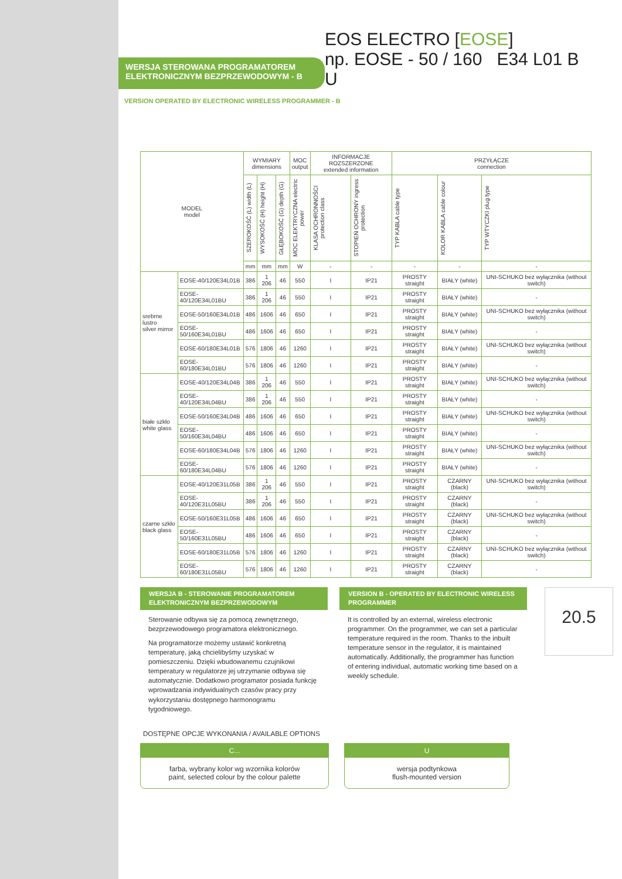WERSJA STEROWANA PROGRAMATOREM
ELEKTRONICZNYM BEZPRZEWODOWYM - B
EOS ELECTRO [EOSE]
np. EOSE - 50 / 160 E34 L01 B U
VERSION OPERATED BY ELECTRONIC WIRELESS PROGRAMMER - B
| MODEL model | | WYMIARY dimensions | | | MOC output | INFORMACJE ROZSZERZONE extended information | | PRZYŁĄCZE connection | | |
| --- | --- | --- | --- | --- | --- | --- | --- | --- | --- | --- |
| | | SZEROKOŚĆ (L) width (L) | WYSOKOŚĆ (H) height (H) | GŁĘBOKOŚĆ (G) depth (G) | MOC ELEKTRYCZNA electric power | KLASA OCHRONNOŚCI protection class | STOPIEŃ OCHRONY ingress protection | TYP KABLA cable type | KOLOR KABLA cable colour | TYP WTYCZKI plug type |
| | | mm | mm | mm | W | - | - | - | - | - |
| srebrne lustro silver mirror | EOSE-40/120E34L01B | 386 | 1 206 | 46 | 550 | I | IP21 | PROSTY straight | BIAŁY (white) | UNI-SCHUKO bez wyłącznika (without switch) |
| | EOSE-40/120E34L01BU | 386 | 1 206 | 46 | 550 | I | IP21 | PROSTY straight | BIAŁY (white) | - |
| | EOSE-50/160E34L01B | 486 | 1606 | 46 | 650 | I | IP21 | PROSTY straight | BIAŁY (white) | UNI-SCHUKO bez wyłącznika (without switch) |
| | EOSE-50/160E34L01BU | 486 | 1606 | 46 | 650 | I | IP21 | PROSTY straight | BIAŁY (white) | - |
| | EOSE-60/180E34L01B | 576 | 1806 | 46 | 1260 | I | IP21 | PROSTY straight | BIAŁY (white) | UNI-SCHUKO bez wyłącznika (without switch) |
| | EOSE-60/180E34L01BU | 576 | 1806 | 46 | 1260 | I | IP21 | PROSTY straight | BIAŁY (white) | - |
| białe szkło white glass | EOSE-40/120E34L04B | 386 | 1 206 | 46 | 550 | I | IP21 | PROSTY straight | BIAŁY (white) | UNI-SCHUKO bez wyłącznika (without switch) |
| | EOSE-40/120E34L04BU | 386 | 1 206 | 46 | 550 | I | IP21 | PROSTY straight | BIAŁY (white) | - |
| | EOSE-50/160E34L04B | 486 | 1606 | 46 | 650 | I | IP21 | PROSTY straight | BIAŁY (white) | UNI-SCHUKO bez wyłącznika (without switch) |
| | EOSE-50/160E34L04BU | 486 | 1606 | 46 | 650 | I | IP21 | PROSTY straight | BIAŁY (white) | - |
| | EOSE-60/180E34L04B | 576 | 1806 | 46 | 1260 | I | IP21 | PROSTY straight | BIAŁY (white) | UNI-SCHUKO bez wyłącznika (without switch) |
| | EOSE-60/180E34L04BU | 576 | 1806 | 46 | 1260 | I | IP21 | PROSTY straight | BIAŁY (white) | - |
| czarne szkło black glass | EOSE-40/120E31L05B | 386 | 1 206 | 46 | 550 | I | IP21 | PROSTY straight | CZARNY (black) | UNI-SCHUKO bez wyłącznika (without switch) |
| | EOSE-40/120E31L05BU | 386 | 1 206 | 46 | 550 | I | IP21 | PROSTY straight | CZARNY (black) | - |
| | EOSE-50/160E31L05B | 486 | 1606 | 46 | 650 | I | IP21 | PROSTY straight | CZARNY (black) | UNI-SCHUKO bez wyłącznika (without switch) |
| | EOSE-50/160E31L05BU | 486 | 1606 | 46 | 650 | I | IP21 | PROSTY straight | CZARNY (black) | - |
| | EOSE-60/180E31L05B | 576 | 1806 | 46 | 1260 | I | IP21 | PROSTY straight | CZARNY (black) | UNI-SCHUKO bez wyłącznika (without switch) |
| | EOSE-60/180E31L05BU | 576 | 1806 | 46 | 1260 | I | IP21 | PROSTY straight | CZARNY (black) | - |
WERSJA B - STEROWANIE PROGRAMATOREM ELEKTRONICZNYM BEZPRZEWODOWYM
Sterowanie odbywa się za pomocą zewnętrznego, bezprzewodowego programatora elektronicznego.
Na programatorze możemy ustawić konkretną temperaturę, jaką chcielibyśmy uzyskać w pomieszczeniu. Dzięki wbudowanemu czujnikowi temperatury w regulatorze jej utrzymanie odbywa się automatycznie. Dodatkowo programator posiada funkcję wprowadzania indywidualnych czasów pracy przy wykorzystaniu dostępnego harmonogramu tygodniowego.
VERSION B - OPERATED BY ELECTRONIC WIRELESS PROGRAMMER
It is controlled by an external, wireless electronic programmer. On the programmer, we can set a particular temperature required in the room. Thanks to the inbuilt temperature sensor in the regulator, it is maintained automatically. Additionally, the programmer has function of entering individual, automatic working time based on a weekly schedule.
20.5
DOSTĘPNE OPCJE WYKONANIA / AVAILABLE OPTIONS
C...
farba, wybrany kolor wg wzornika kolorów
paint, selected colour by the colour palette
U
wersja podtynkowa
flush-mounted version